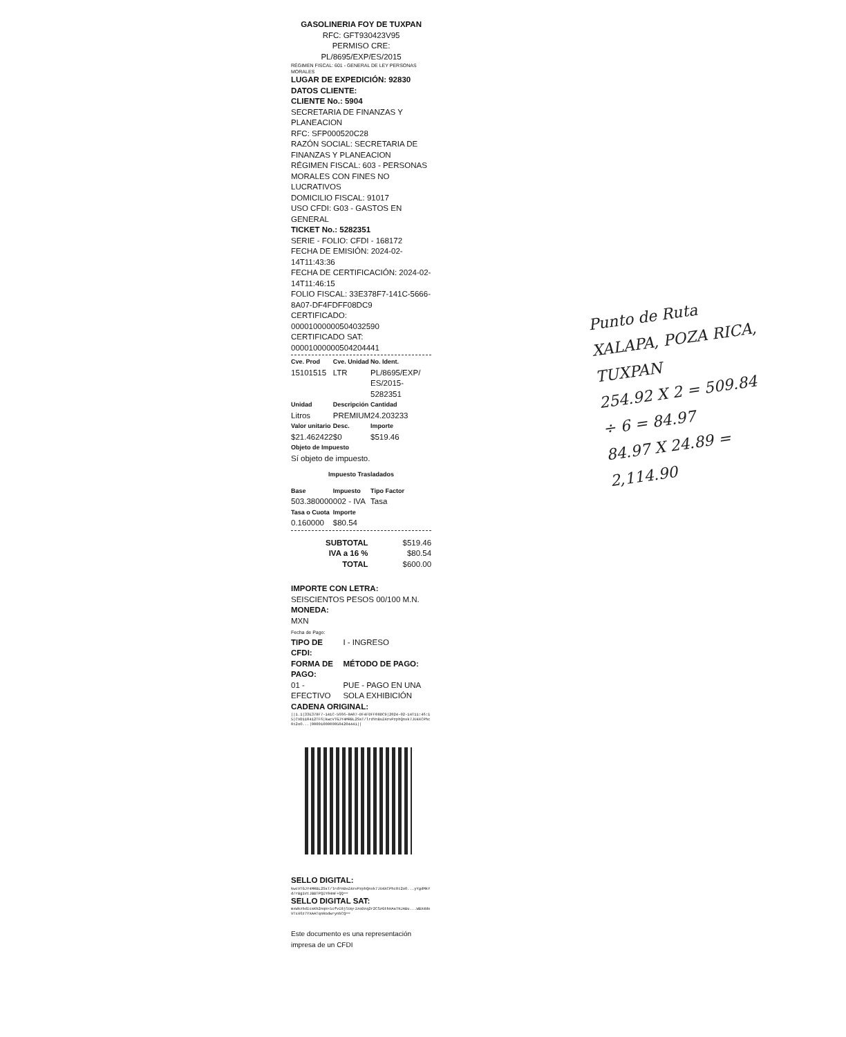GASOLINERIA FOY DE TUXPAN
RFC: GFT930423V95
PERMISO CRE: PL/8695/EXP/ES/2015
RÉGIMEN FISCAL: 601 - GENERAL DE LEY PERSONAS MORALES
LUGAR DE EXPEDICIÓN: 92830
DATOS CLIENTE:
CLIENTE No.: 5904
SECRETARIA DE FINANZAS Y PLANEACION
RFC: SFP000520C28
RAZÓN SOCIAL: SECRETARIA DE FINANZAS Y PLANEACION
RÉGIMEN FISCAL: 603 - PERSONAS MORALES CON FINES NO LUCRATIVOS
DOMICILIO FISCAL: 91017
USO CFDI: G03 - GASTOS EN GENERAL
TICKET No.: 5282351
SERIE - FOLIO: CFDI - 168172
FECHA DE EMISIÓN: 2024-02-14T11:43:36
FECHA DE CERTIFICACIÓN: 2024-02-14T11:46:15
FOLIO FISCAL: 33E378F7-141C-5666-8A07-DF4FDFF08DC9
CERTIFICADO: 00001000000504032590
CERTIFICADO SAT: 00001000000504204441
| Cve. Prod | Cve. Unidad | No. Ident. |
| --- | --- | --- |
| 15101515 | LTR | PL/8695/EXP/ ES/2015-5282351 |
| Unidad | Descripción | Cantidad |
| Litros | PREMIUM | 24.203233 |
| Valor unitario | Desc. | Importe |
| $21.462422 | $0 | $519.46 |
| Objeto de Impuesto | | |
| Sí objeto de impuesto. | | |
| Impuesto Trasladados | | |
| Base | Impuesto | Tipo Factor |
| 503.380000 | 002 - IVA | Tasa |
| Tasa o Cuota | Importe | |
| 0.160000 | $80.54 | |
| SUBTOTAL | $519.46 |
| IVA a 16 % | $80.54 |
| TOTAL | $600.00 |
IMPORTE CON LETRA:
SEISCIENTOS PESOS 00/100 M.N.
MONEDA:
MXN
Fecha de Pago:
| TIPO DE CFDI: | I - INGRESO |
| FORMA DE PAGO: | MÉTODO DE PAGO: |
| 01 - EFECTIVO | PUE - PAGO EN UNA SOLA EXHIBICIÓN |
CADENA ORIGINAL:
||1.1|33E378F7-141C-5666-8A07-DF4FDFF08DC9|2024-02-14T11:46:15|CVD110412TF6|kwcVTGJY4MRBL2SsT/lrdYnBvZ4zvPzphQnxk7JU4XCPhc0i2oO...|00001000000504204441||
SELLO DIGITAL:
kwcVTGJY4MRBL2SsT/lrdYnBvZ4zvPzphQnxk7JU4XCPhc0i2oO...yYgdMkYd/rBg1ViJBBTPQIY04mF+QQ==
SELLO DIGITAL SAT:
mxWkzbdIcsKb2nqH+5cfvI8jlUq+IzoDzq2r2CSzGtbHAaTNJABu...WBXddoVTxX6z7YXAATqnRodwrynbCQ==
Este documento es una representación impresa de un CFDI
Punto de Ruta
XALAPA, POZA RICA, TUXPAN
254.92 X 2 = 509.84 ÷ 6 = 84.97
84.97 X 24.89 = 2,114.90